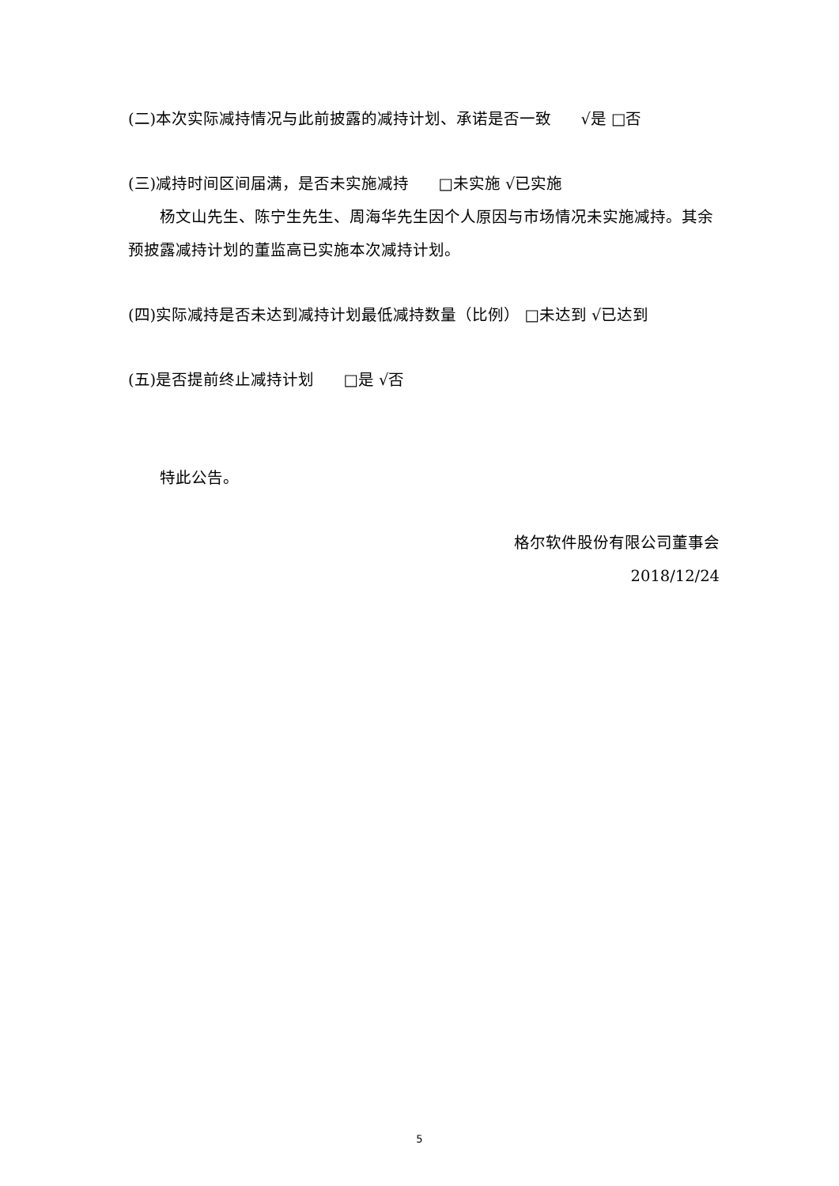(二)本次实际减持情况与此前披露的减持计划、承诺是否一致 √是 □否
(三)减持时间区间届满，是否未实施减持 □未实施 √已实施
杨文山先生、陈宁生先生、周海华先生因个人原因与市场情况未实施减持。其余预披露减持计划的董监高已实施本次减持计划。
(四)实际减持是否未达到减持计划最低减持数量（比例） □未达到 √已达到
(五)是否提前终止减持计划 □是 √否
特此公告。
格尔软件股份有限公司董事会
2018/12/24
5